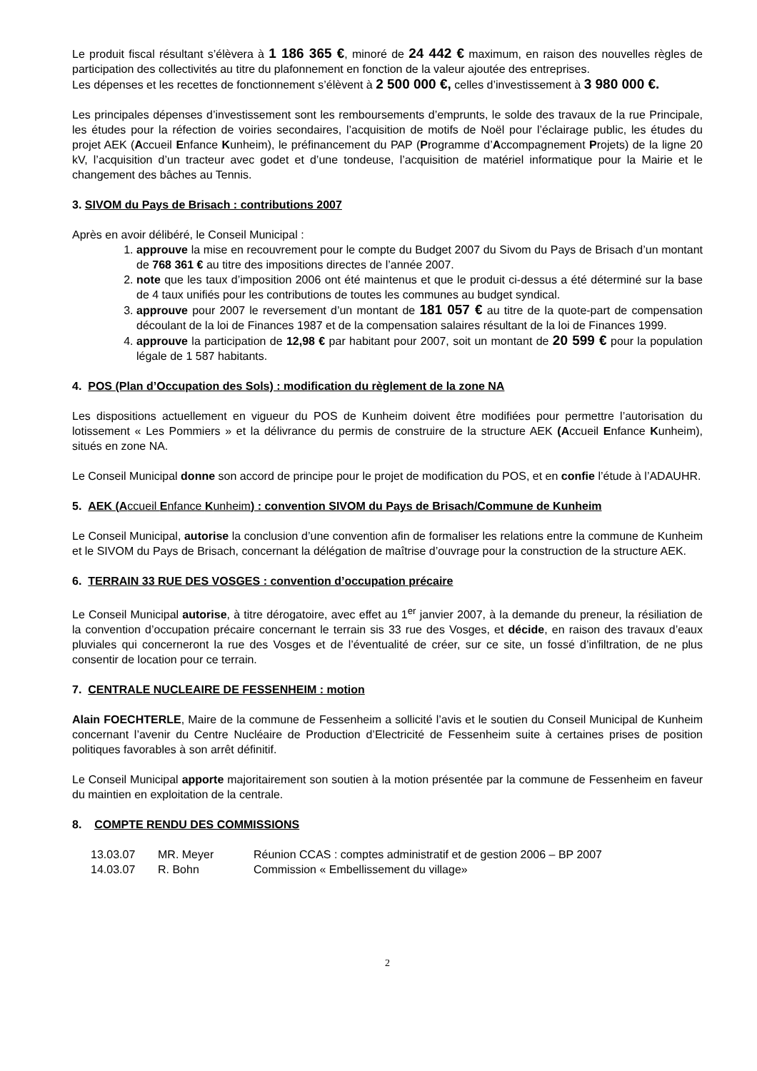Le produit fiscal résultant s’élèvera à 1 186 365 €, minoré de 24 442 € maximum, en raison des nouvelles règles de participation des collectivités au titre du plafonnement en fonction de la valeur ajoutée des entreprises.
Les dépenses et les recettes de fonctionnement s’élèvent à 2 500 000 €, celles d’investissement à 3 980 000 €.
Les principales dépenses d’investissement sont les remboursements d’emprunts, le solde des travaux de la rue Principale, les études pour la réfection de voiries secondaires, l’acquisition de motifs de Noël pour l’éclairage public, les études du projet AEK (Accueil Enfance Kunheim), le préfinancement du PAP (Programme d’Accompagnement Projets) de la ligne 20 kV, l’acquisition d’un tracteur avec godet et d’une tondeuse, l’acquisition de matériel informatique pour la Mairie et le changement des bâches au Tennis.
3. SIVOM du Pays de Brisach : contributions 2007
Après en avoir délibéré, le Conseil Municipal :
1. approuve la mise en recouvrement pour le compte du Budget 2007 du Sivom du Pays de Brisach d’un montant de 768 361 € au titre des impositions directes de l’année 2007.
2. note que les taux d’imposition 2006 ont été maintenus et que le produit ci-dessus a été déterminé sur la base de 4 taux unifiés pour les contributions de toutes les communes au budget syndical.
3. approuve pour 2007 le reversement d’un montant de 181 057 € au titre de la quote-part de compensation découlant de la loi de Finances 1987 et de la compensation salaires résultant de la loi de Finances 1999.
4. approuve la participation de 12,98 € par habitant pour 2007, soit un montant de 20 599 € pour la population légale de 1 587 habitants.
4. POS (Plan d’Occupation des Sols) : modification du règlement de la zone NA
Les dispositions actuellement en vigueur du POS de Kunheim doivent être modifiées pour permettre l’autorisation du lotissement « Les Pommiers » et la délivrance du permis de construire de la structure AEK (Accueil Enfance Kunheim), situés en zone NA.
Le Conseil Municipal donne son accord de principe pour le projet de modification du POS, et en confie l’étude à l’ADAUHR.
5. AEK (Accueil Enfance Kunheim) : convention SIVOM du Pays de Brisach/Commune de Kunheim
Le Conseil Municipal, autorise la conclusion d’une convention afin de formaliser les relations entre la commune de Kunheim et le SIVOM du Pays de Brisach, concernant la délégation de maîtrise d’ouvrage pour la construction de la structure AEK.
6. TERRAIN 33 RUE DES VOSGES : convention d’occupation précaire
Le Conseil Municipal autorise, à titre dérogatoire, avec effet au 1<sup>er</sup> janvier 2007, à la demande du preneur, la résiliation de la convention d’occupation précaire concernant le terrain sis 33 rue des Vosges, et décide, en raison des travaux d’eaux pluviales qui concerneront la rue des Vosges et de l’éventualité de créer, sur ce site, un fossé d’infiltration, de ne plus consentir de location pour ce terrain.
7. CENTRALE NUCLEAIRE DE FESSENHEIM : motion
Alain FOECHTERLE, Maire de la commune de Fessenheim a sollicité l’avis et le soutien du Conseil Municipal de Kunheim concernant l’avenir du Centre Nucléaire de Production d’Electricité de Fessenheim suite à certaines prises de position politiques favorables à son arrêt définitif.
Le Conseil Municipal apporte majoritairement son soutien à la motion présentée par la commune de Fessenheim en faveur du maintien en exploitation de la centrale.
8. COMPTE RENDU DES COMMISSIONS
13.03.07 MR. Meyer Réunion CCAS : comptes administratif et de gestion 2006 – BP 2007
14.03.07 R. Bohn Commission « Embellissement du village»
2